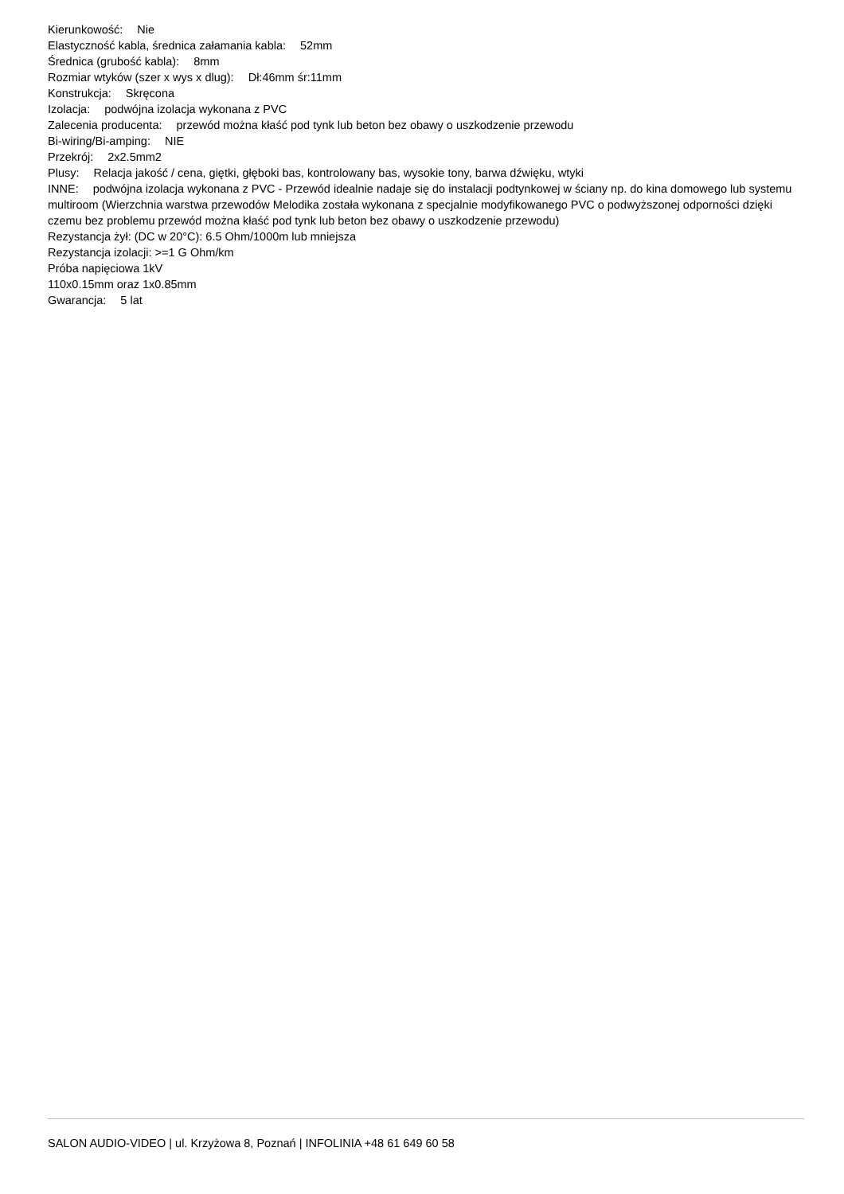Kierunkowość: Nie
Elastyczność kabla, średnica załamania kabla: 52mm
Średnica (grubość kabla): 8mm
Rozmiar wtyków (szer x wys x dlug): Dł:46mm śr:11mm
Konstrukcja: Skręcona
Izolacja: podwójna izolacja wykonana z PVC
Zalecenia producenta: przewód można kłaść pod tynk lub beton bez obawy o uszkodzenie przewodu
Bi-wiring/Bi-amping: NIE
Przekrój: 2x2.5mm2
Plusy: Relacja jakość / cena, giętki, głęboki bas, kontrolowany bas, wysokie tony, barwa dźwięku, wtyki
INNE: podwójna izolacja wykonana z PVC - Przewód idealnie nadaje się do instalacji podtynkowej w ściany np. do kina domowego lub systemu multiroom (Wierzchnia warstwa przewodów Melodika została wykonana z specjalnie modyfikowanego PVC o podwyższonej odporności dzięki czemu bez problemu przewód można kłaść pod tynk lub beton bez obawy o uszkodzenie przewodu)
Rezystancja żył: (DC w 20°C): 6.5 Ohm/1000m lub mniejsza
Rezystancja izolacji: >=1 G Ohm/km
Próba napięciowa 1kV
110x0.15mm oraz 1x0.85mm
Gwarancja: 5 lat
SALON AUDIO-VIDEO | ul. Krzyżowa 8, Poznań | INFOLINIA +48 61 649 60 58